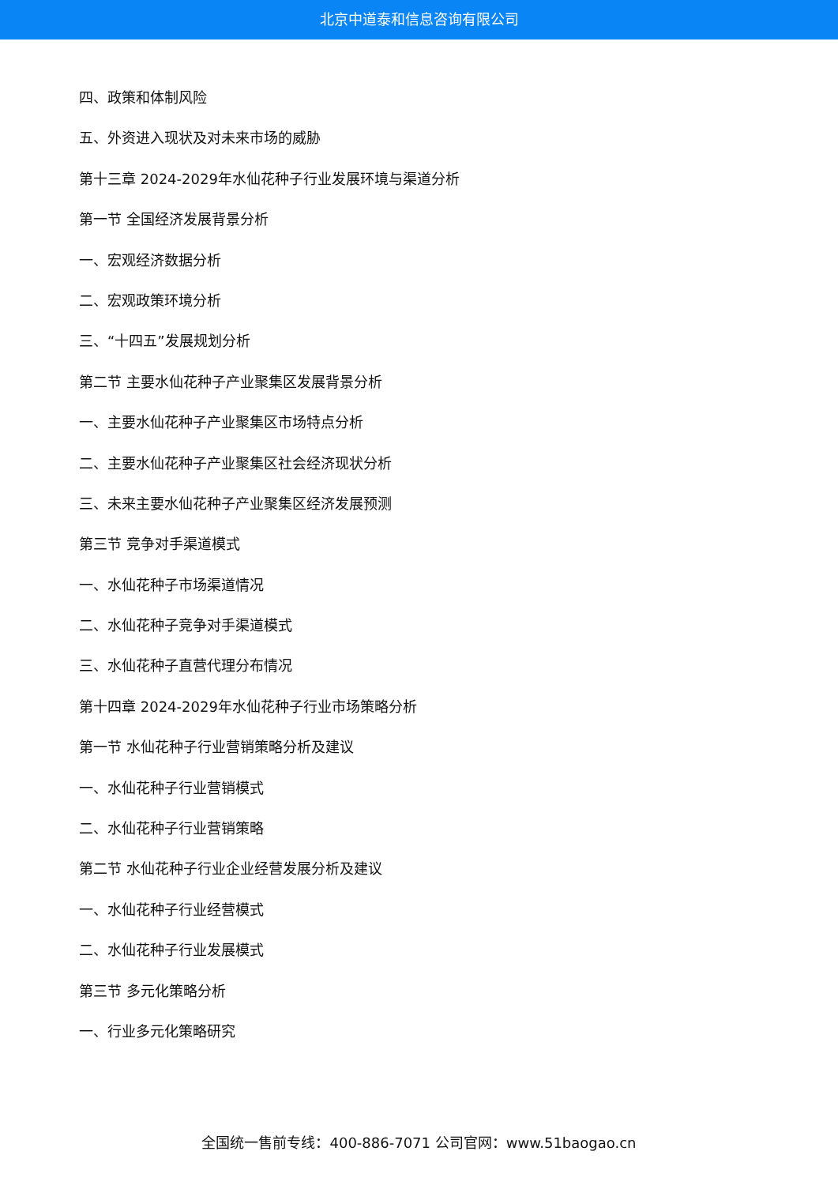北京中道泰和信息咨询有限公司
四、政策和体制风险
五、外资进入现状及对未来市场的威胁
第十三章 2024-2029年水仙花种子行业发展环境与渠道分析
第一节 全国经济发展背景分析
一、宏观经济数据分析
二、宏观政策环境分析
三、“十四五”发展规划分析
第二节 主要水仙花种子产业聚集区发展背景分析
一、主要水仙花种子产业聚集区市场特点分析
二、主要水仙花种子产业聚集区社会经济现状分析
三、未来主要水仙花种子产业聚集区经济发展预测
第三节 竞争对手渠道模式
一、水仙花种子市场渠道情况
二、水仙花种子竞争对手渠道模式
三、水仙花种子直营代理分布情况
第十四章 2024-2029年水仙花种子行业市场策略分析
第一节 水仙花种子行业营销策略分析及建议
一、水仙花种子行业营销模式
二、水仙花种子行业营销策略
第二节 水仙花种子行业企业经营发展分析及建议
一、水仙花种子行业经营模式
二、水仙花种子行业发展模式
第三节 多元化策略分析
一、行业多元化策略研究
全国统一售前专线：400-886-7071 公司官网：www.51baogao.cn